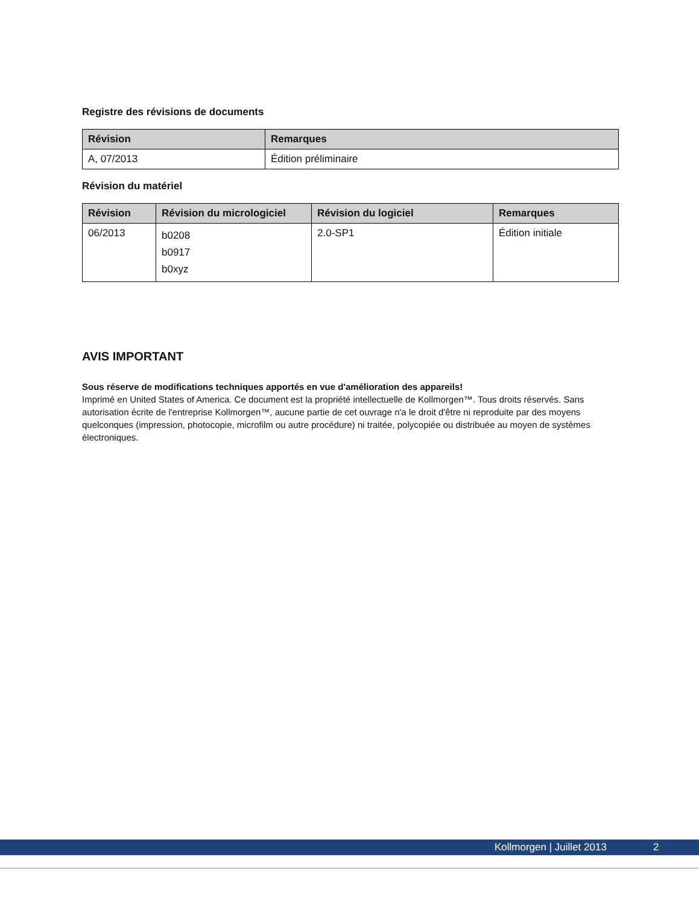Registre des révisions de documents
| Révision | Remarques |
| --- | --- |
| A, 07/2013 | Édition préliminaire |
Révision du matériel
| Révision | Révision du micrologiciel | Révision du logiciel | Remarques |
| --- | --- | --- | --- |
| 06/2013 | b0208 b0917 b0xyz | 2.0-SP1 | Édition initiale |
AVIS IMPORTANT
Sous réserve de modifications techniques apportés en vue d'amélioration des appareils!
Imprimé en United States of America. Ce document est la propriété intellectuelle de Kollmorgen™. Tous droits réservés. Sans autorisation écrite de l'entreprise Kollmorgen™, aucune partie de cet ouvrage n'a le droit d'être ni reproduite par des moyens quelconques (impression, photocopie, microfilm ou autre procédure) ni traitée, polycopiée ou distribuée au moyen de systèmes électroniques.
Kollmorgen | Juillet 2013 2